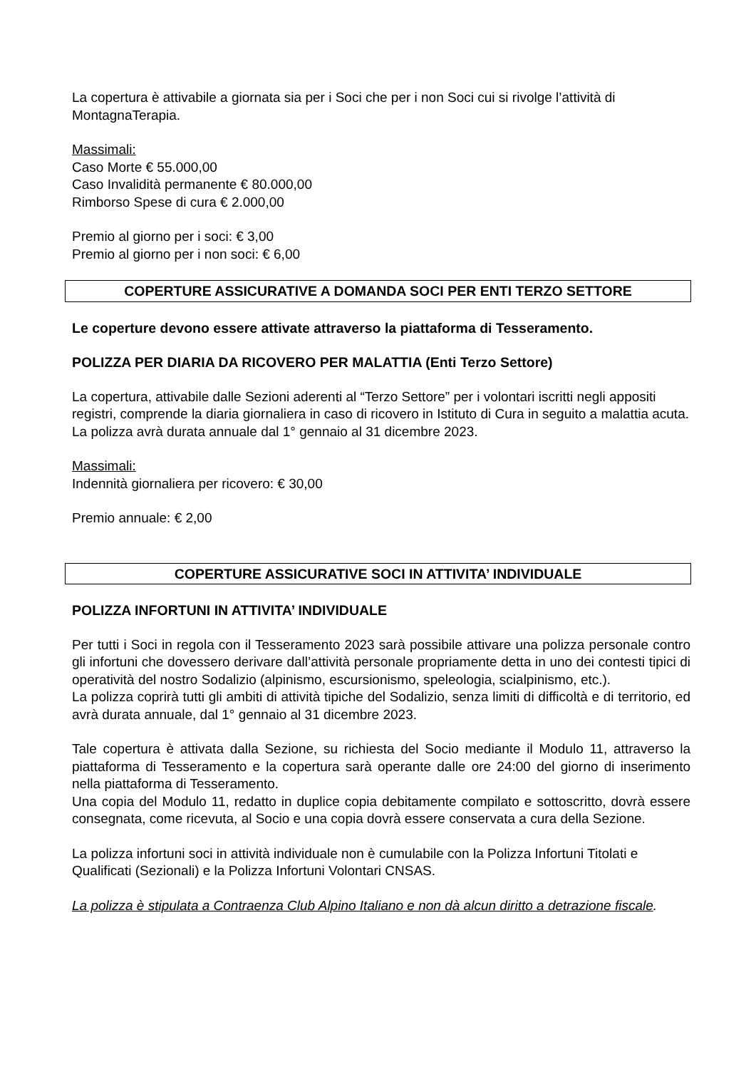La copertura è attivabile a giornata sia per i Soci che per i non Soci cui si rivolge l’attività di MontagnaTerapia.
Massimali:
Caso Morte € 55.000,00
Caso Invalidità permanente € 80.000,00
Rimborso Spese di cura € 2.000,00
Premio al giorno per i soci: € 3,00
Premio al giorno per i non soci: € 6,00
COPERTURE ASSICURATIVE A DOMANDA SOCI PER ENTI TERZO SETTORE
Le coperture devono essere attivate attraverso la piattaforma di Tesseramento.
POLIZZA PER DIARIA DA RICOVERO PER MALATTIA (Enti Terzo Settore)
La copertura, attivabile dalle Sezioni aderenti al “Terzo Settore” per i volontari iscritti negli appositi registri, comprende la diaria giornaliera in caso di ricovero in Istituto di Cura in seguito a malattia acuta.
La polizza avrà durata annuale dal 1° gennaio al 31 dicembre 2023.
Massimali:
Indennità giornaliera per ricovero: € 30,00
Premio annuale: € 2,00
COPERTURE ASSICURATIVE SOCI IN ATTIVITA’ INDIVIDUALE
POLIZZA INFORTUNI IN ATTIVITA’ INDIVIDUALE
Per tutti i Soci in regola con il Tesseramento 2023 sarà possibile attivare una polizza personale contro gli infortuni che dovessero derivare dall’attività personale propriamente detta in uno dei contesti tipici di operatività del nostro Sodalizio (alpinismo, escursionismo, speleologia, scialpinismo, etc.).
La polizza coprirà tutti gli ambiti di attività tipiche del Sodalizio, senza limiti di difficoltà e di territorio, ed avrà durata annuale, dal 1° gennaio al 31 dicembre 2023.
Tale copertura è attivata dalla Sezione, su richiesta del Socio mediante il Modulo 11, attraverso la piattaforma di Tesseramento e la copertura sarà operante dalle ore 24:00 del giorno di inserimento nella piattaforma di Tesseramento.
Una copia del Modulo 11, redatto in duplice copia debitamente compilato e sottoscritto, dovrà essere consegnata, come ricevuta, al Socio e una copia dovrà essere conservata a cura della Sezione.
La polizza infortuni soci in attività individuale non è cumulabile con la Polizza Infortuni Titolati e Qualificati (Sezionali) e la Polizza Infortuni Volontari CNSAS.
La polizza è stipulata a Contraenza Club Alpino Italiano e non dà alcun diritto a detrazione fiscale.